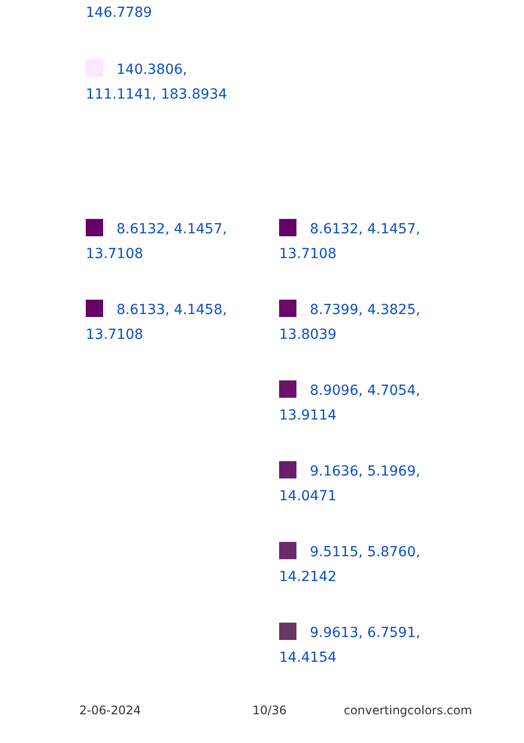146.7789
140.3806, 111.1141, 183.8934
8.6132, 4.1457, 13.7108
8.6133, 4.1458, 13.7108
8.6132, 4.1457, 13.7108
8.7399, 4.3825, 13.8039
8.9096, 4.7054, 13.9114
9.1636, 5.1969, 14.0471
9.5115, 5.8760, 14.2142
9.9613, 6.7591, 14.4154
2-06-2024 10/36 convertingcolors.com